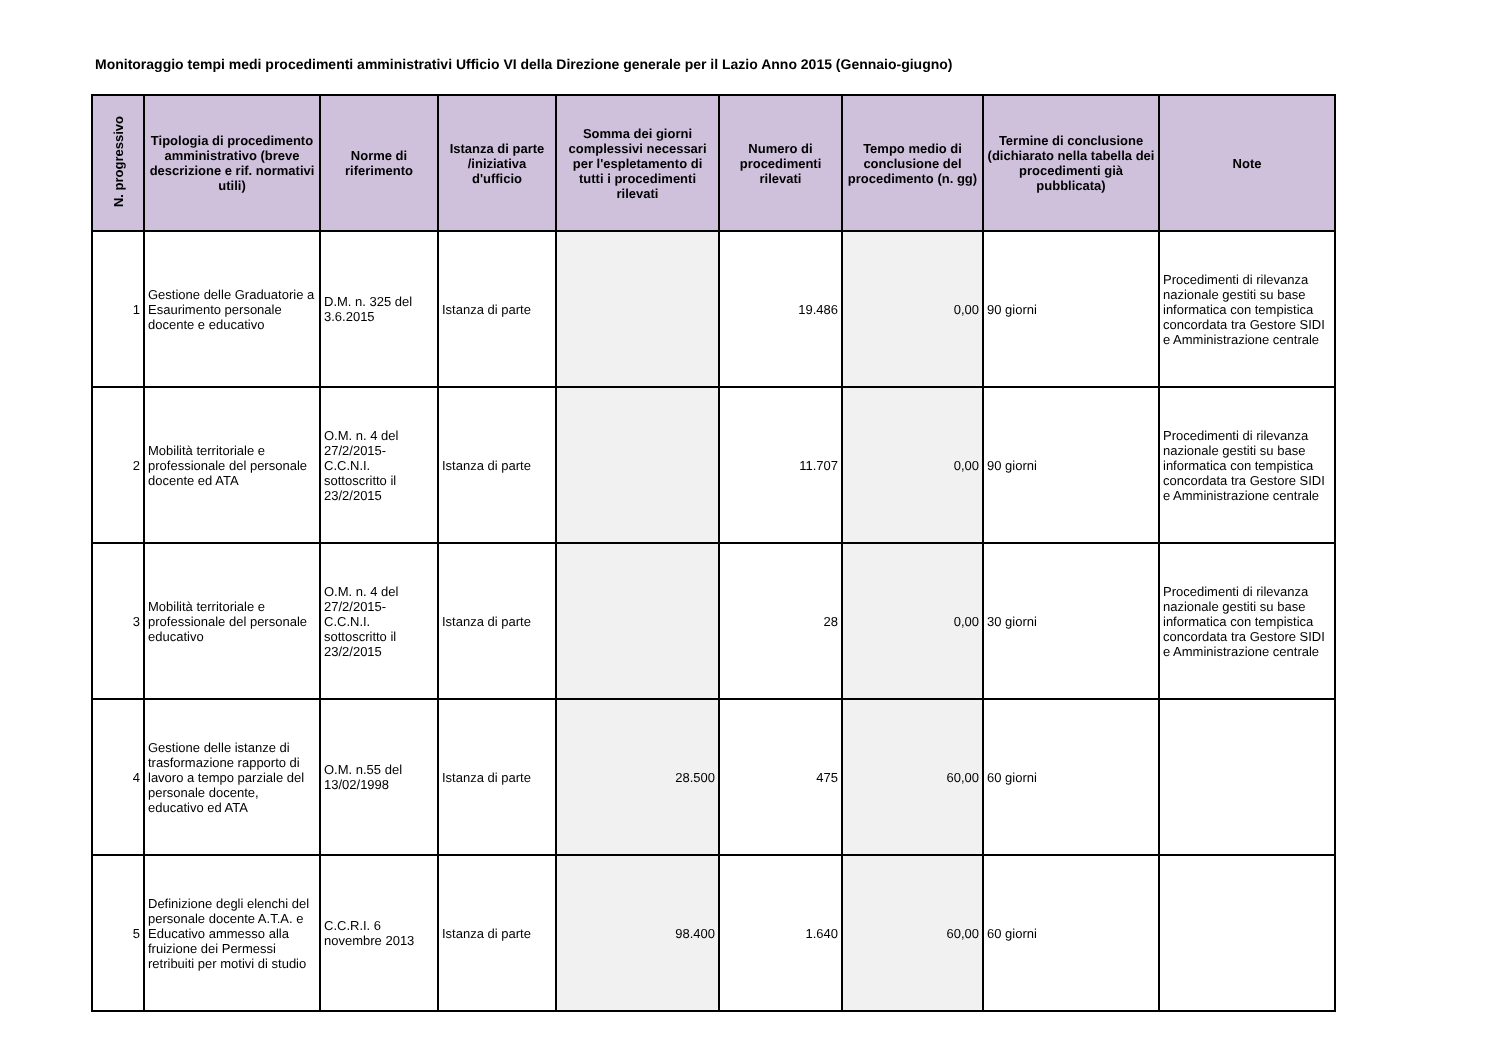Monitoraggio tempi medi procedimenti amministrativi Ufficio VI della Direzione generale per il Lazio Anno 2015 (Gennaio-giugno)
| N. progressivo | Tipologia di procedimento amministrativo (breve descrizione e rif. normativi utili) | Norme di riferimento | Istanza di parte /iniziativa d'ufficio | Somma dei giorni complessivi necessari per l'espletamento di tutti i procedimenti rilevati | Numero di procedimenti rilevati | Tempo medio di conclusione del procedimento (n. gg) | Termine di conclusione (dichiarato nella tabella dei procedimenti già pubblicata) | Note |
| --- | --- | --- | --- | --- | --- | --- | --- | --- |
| 1 | Gestione delle Graduatorie a Esaurimento personale docente e educativo | D.M. n. 325 del 3.6.2015 | Istanza di parte | | 19.486 | 0,00 | 90 giorni | Procedimenti di rilevanza nazionale gestiti su base informatica con tempistica concordata tra Gestore SIDI e Amministrazione centrale |
| 2 | Mobilità territoriale e professionale del personale docente ed ATA | O.M. n. 4 del 27/2/2015- C.C.N.I. sottoscritto il 23/2/2015 | Istanza di parte | | 11.707 | 0,00 | 90 giorni | Procedimenti di rilevanza nazionale gestiti su base informatica con tempistica concordata tra Gestore SIDI e Amministrazione centrale |
| 3 | Mobilità territoriale e professionale del personale educativo | O.M. n. 4 del 27/2/2015- C.C.N.I. sottoscritto il 23/2/2015 | Istanza di parte | | 28 | 0,00 | 30 giorni | Procedimenti di rilevanza nazionale gestiti su base informatica con tempistica concordata tra Gestore SIDI e Amministrazione centrale |
| 4 | Gestione delle istanze di trasformazione rapporto di lavoro a tempo parziale del personale docente, educativo ed ATA | O.M. n.55 del 13/02/1998 | Istanza di parte | 28.500 | 475 | 60,00 | 60 giorni | |
| 5 | Definizione degli elenchi del personale docente A.T.A. e Educativo ammesso alla fruizione dei Permessi retribuiti per motivi di studio | C.C.R.I. 6 novembre 2013 | Istanza di parte | 98.400 | 1.640 | 60,00 | 60 giorni | |